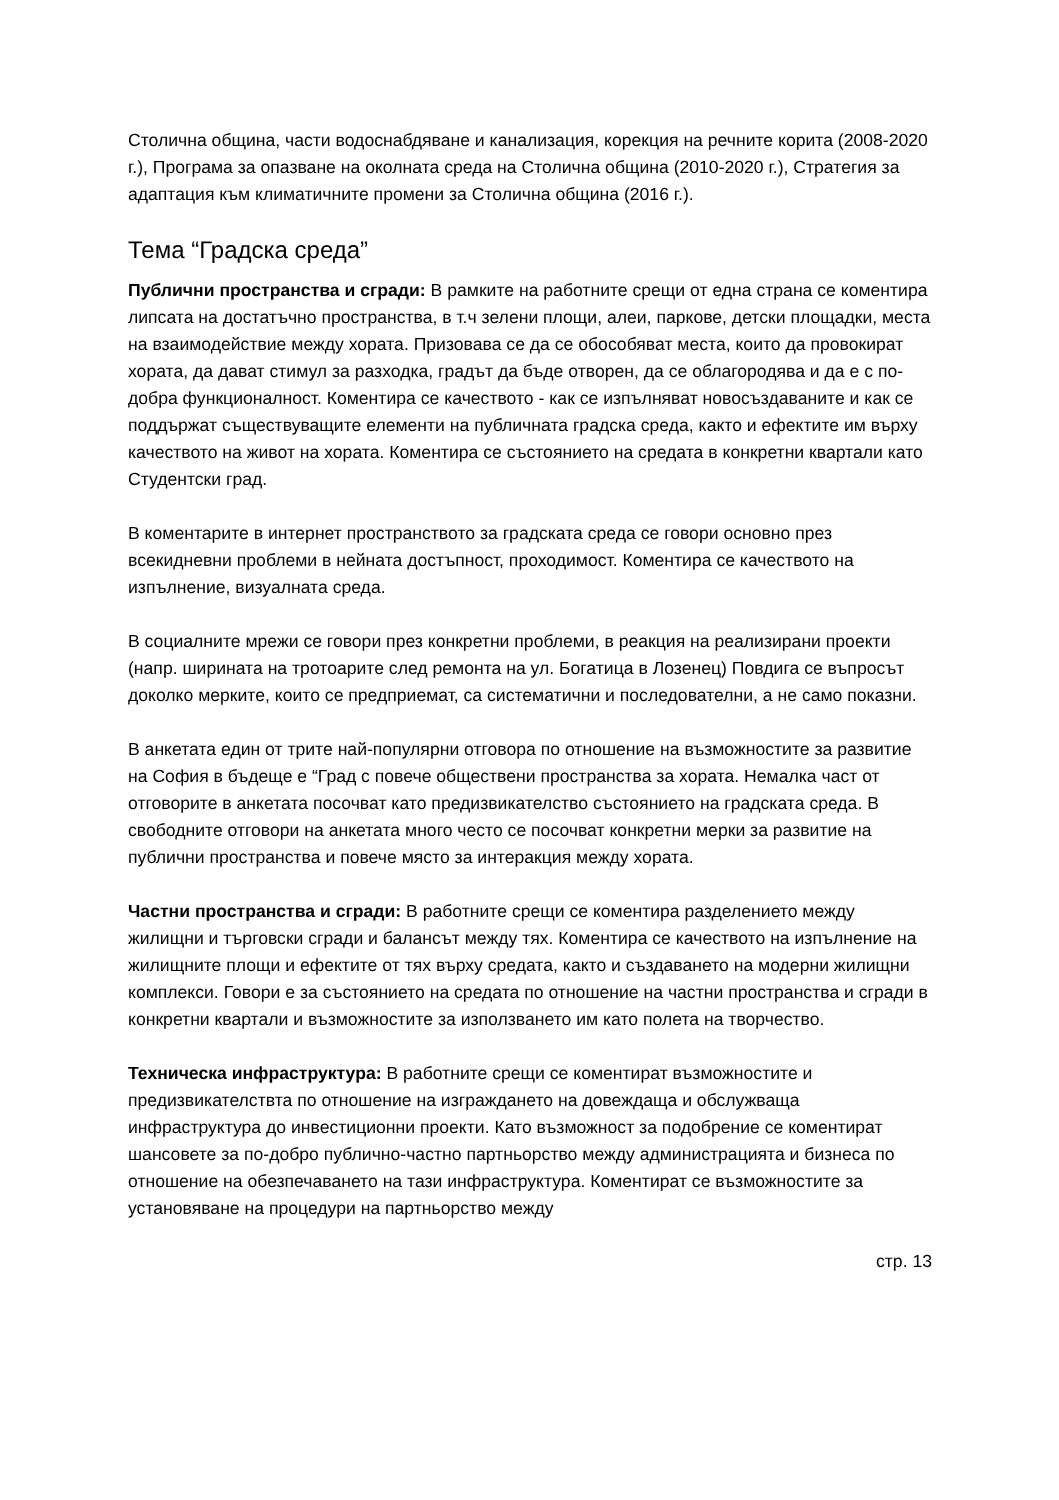Столична община, части водоснабдяване и канализация, корекция на речните корита (2008-2020 г.), Програма за опазване на околната среда на Столична община (2010-2020 г.), Стратегия за адаптация към климатичните промени за Столична община (2016 г.).
Тема “Градска среда”
Публични пространства и сгради: В рамките на работните срещи от една страна се коментира липсата на достатъчно пространства, в т.ч зелени площи, алеи, паркове, детски площадки, места на взаимодействие между хората. Призовава се да се обособяват места, които да провокират хората, да дават стимул за разходка, градът да бъде отворен, да се облагородява и да е с по-добра функционалност. Коментира се качеството - как се изпълняват новосъздаваните и как се поддържат съществуващите елементи на публичната градска среда, както и ефектите им върху качеството на живот на хората. Коментира се състоянието на средата в конкретни квартали като Студентски град.
В коментарите в интернет пространството за градската среда се говори основно през всекидневни проблеми в нейната достъпност, проходимост. Коментира се качеството на изпълнение, визуалната среда.
В социалните мрежи се говори през конкретни проблеми, в реакция на реализирани проекти (напр. ширината на тротоарите след ремонта на ул. Богатица в Лозенец) Повдига се въпросът доколко мерките, които се предприемат, са систематични и последователни, а не само показни.
В анкетата един от трите най-популярни отговора по отношение на възможностите за развитие на София в бъдеще е “Град с повече обществени пространства за хората. Немалка част от отговорите в анкетата посочват като предизвикателство състоянието на градската среда. В свободните отговори на анкетата много често се посочват конкретни мерки за развитие на публични пространства и повече място за интеракция между хората.
Частни пространства и сгради: В работните срещи се коментира разделението между жилищни и търговски сгради и балансът между тях. Коментира се качеството на изпълнение на жилищните площи и ефектите от тях върху средата, както и създаването на модерни жилищни комплекси. Говори е за състоянието на средата по отношение на частни пространства и сгради в конкретни квартали и възможностите за използването им като полета на творчество.
Техническа инфраструктура: В работните срещи се коментират възможностите и предизвикателствта по отношение на изграждането на довеждаща и обслужваща инфраструктура до инвестиционни проекти. Като възможност за подобрение се коментират шансовете за по-добро публично-частно партньорство между администрацията и бизнеса по отношение на обезпечаването на тази инфраструктура. Коментират се възможностите за установяване на процедури на партньорство между
стр. 13